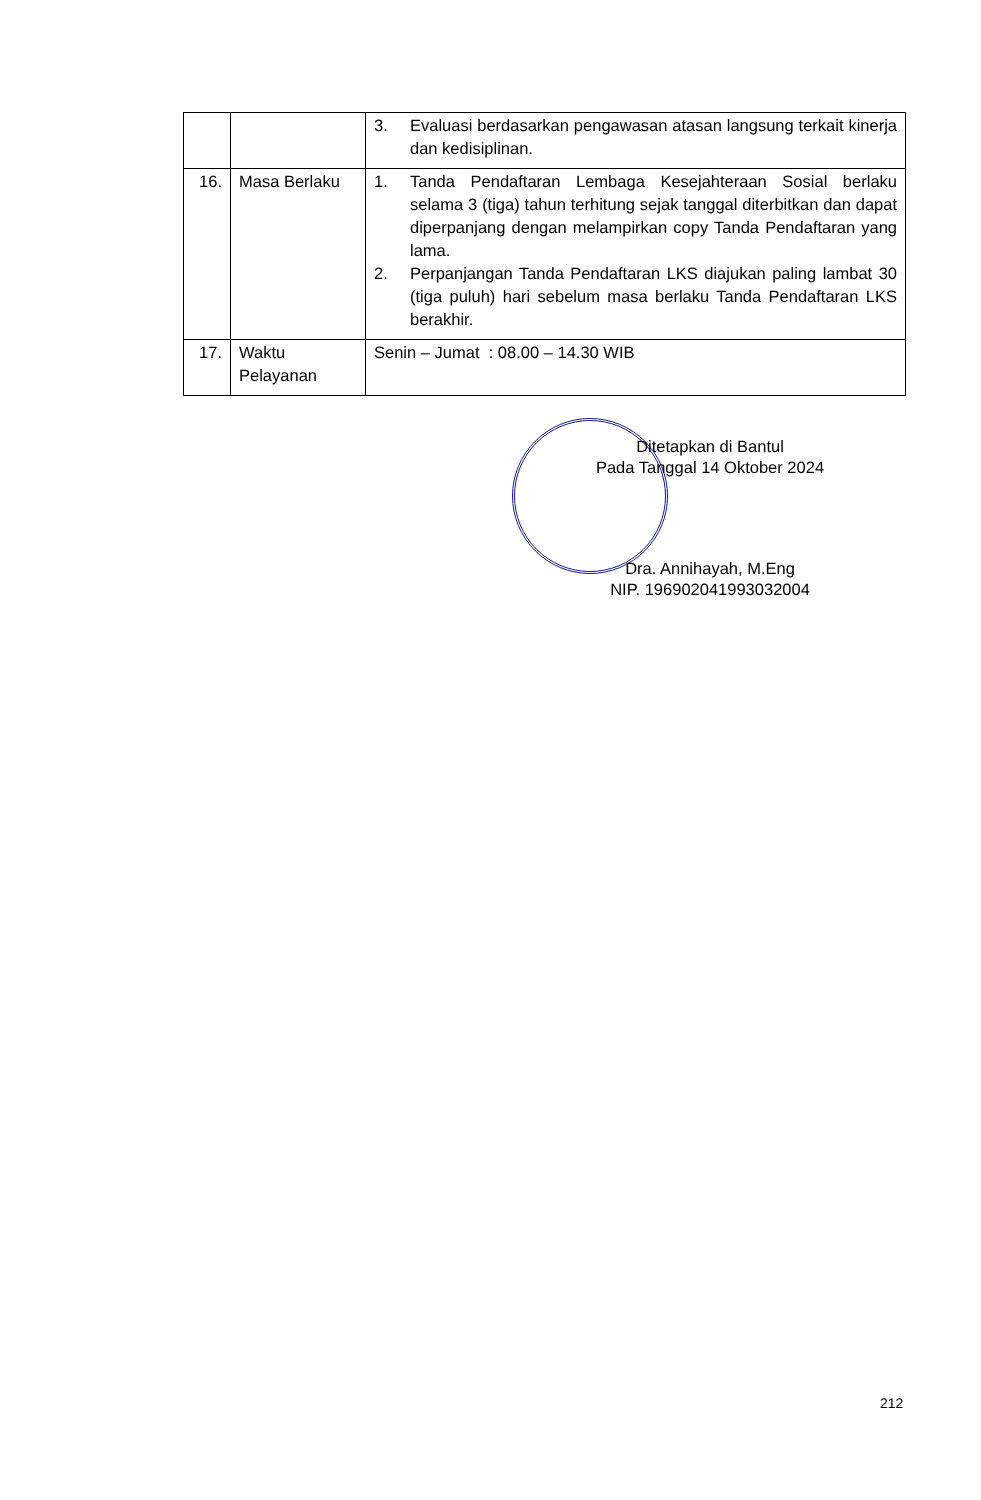| | | 3. Evaluasi berdasarkan pengawasan atasan langsung terkait kinerja dan kedisiplinan. |
| 16. | Masa Berlaku | 1. Tanda Pendaftaran Lembaga Kesejahteraan Sosial berlaku selama 3 (tiga) tahun terhitung sejak tanggal diterbitkan dan dapat diperpanjang dengan melampirkan copy Tanda Pendaftaran yang lama. 2. Perpanjangan Tanda Pendaftaran LKS diajukan paling lambat 30 (tiga puluh) hari sebelum masa berlaku Tanda Pendaftaran LKS berakhir. |
| 17. | Waktu Pelayanan | Senin – Jumat : 08.00 – 14.30 WIB |
Ditetapkan di Bantul
Pada Tanggal 14 Oktober 2024
Dra. Annihayah, M.Eng
NIP. 196902041993032004
212